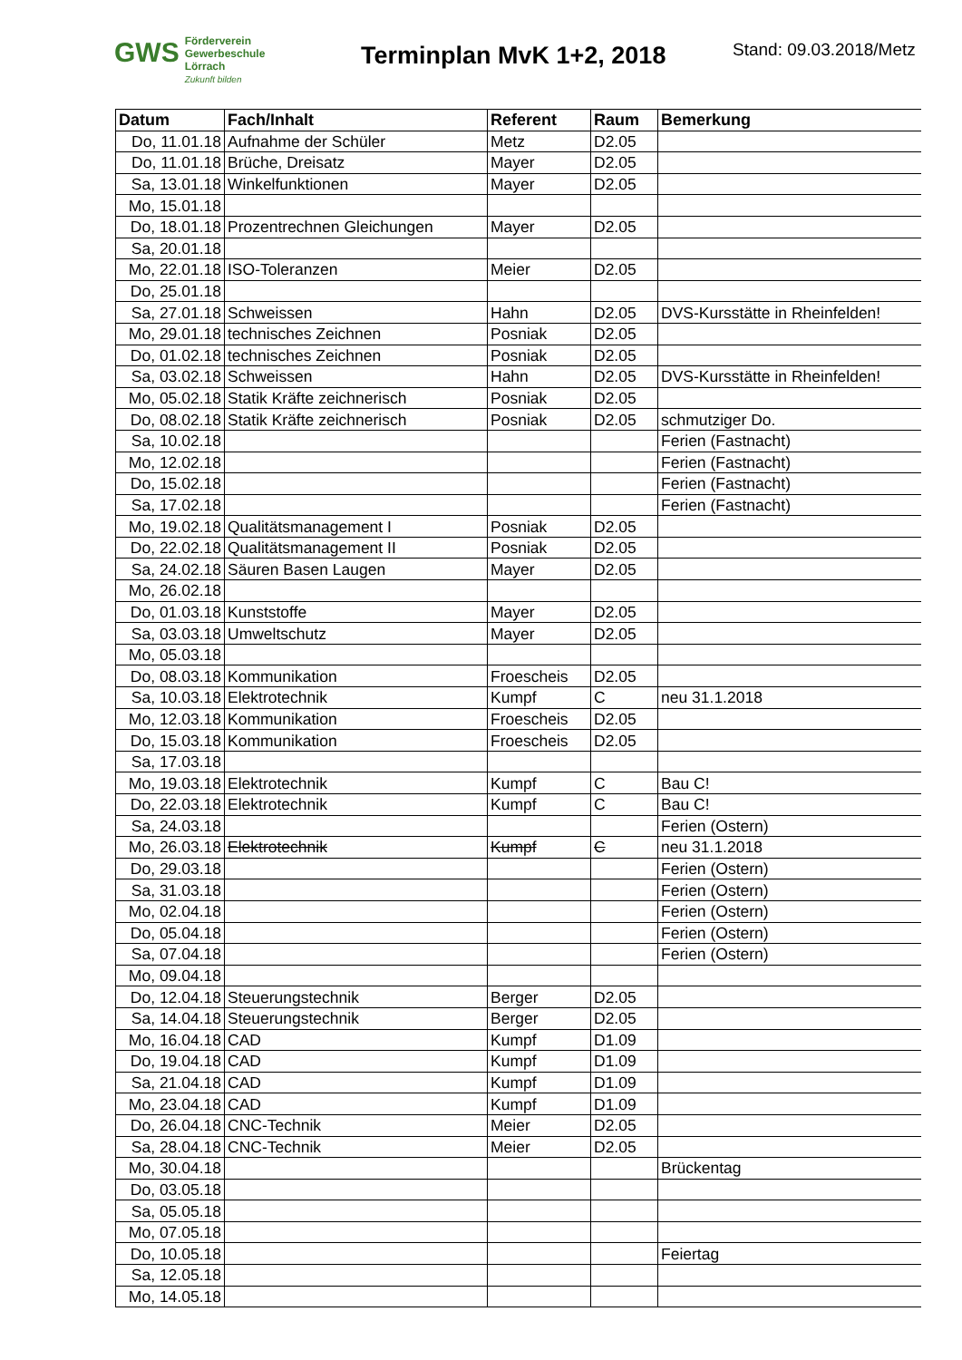GWS Förderverein
Gewerbeschule
Lörrach
Zukunft bilden
Terminplan MvK 1+2, 2018
Stand: 09.03.2018/Metz
| Datum | Fach/Inhalt | Referent | Raum | Bemerkung |
| --- | --- | --- | --- | --- |
| Do, 11.01.18 | Aufnahme der Schüler | Metz | D2.05 | |
| Do, 11.01.18 | Brüche, Dreisatz | Mayer | D2.05 | |
| Sa, 13.01.18 | Winkelfunktionen | Mayer | D2.05 | |
| Mo, 15.01.18 | | | | |
| Do, 18.01.18 | Prozentrechnen Gleichungen | Mayer | D2.05 | |
| Sa, 20.01.18 | | | | |
| Mo, 22.01.18 | ISO-Toleranzen | Meier | D2.05 | |
| Do, 25.01.18 | | | | |
| Sa, 27.01.18 | Schweissen | Hahn | D2.05 | DVS-Kursstätte in Rheinfelden! |
| Mo, 29.01.18 | technisches Zeichnen | Posniak | D2.05 | |
| Do, 01.02.18 | technisches Zeichnen | Posniak | D2.05 | |
| Sa, 03.02.18 | Schweissen | Hahn | D2.05 | DVS-Kursstätte in Rheinfelden! |
| Mo, 05.02.18 | Statik Kräfte zeichnerisch | Posniak | D2.05 | |
| Do, 08.02.18 | Statik Kräfte zeichnerisch | Posniak | D2.05 | schmutziger Do. |
| Sa, 10.02.18 | | | | Ferien (Fastnacht) |
| Mo, 12.02.18 | | | | Ferien (Fastnacht) |
| Do, 15.02.18 | | | | Ferien (Fastnacht) |
| Sa, 17.02.18 | | | | Ferien (Fastnacht) |
| Mo, 19.02.18 | Qualitätsmanagement I | Posniak | D2.05 | |
| Do, 22.02.18 | Qualitätsmanagement II | Posniak | D2.05 | |
| Sa, 24.02.18 | Säuren Basen Laugen | Mayer | D2.05 | |
| Mo, 26.02.18 | | | | |
| Do, 01.03.18 | Kunststoffe | Mayer | D2.05 | |
| Sa, 03.03.18 | Umweltschutz | Mayer | D2.05 | |
| Mo, 05.03.18 | | | | |
| Do, 08.03.18 | Kommunikation | Froescheis | D2.05 | |
| Sa, 10.03.18 | Elektrotechnik | Kumpf | C | neu 31.1.2018 |
| Mo, 12.03.18 | Kommunikation | Froescheis | D2.05 | |
| Do, 15.03.18 | Kommunikation | Froescheis | D2.05 | |
| Sa, 17.03.18 | | | | |
| Mo, 19.03.18 | Elektrotechnik | Kumpf | C | Bau C! |
| Do, 22.03.18 | Elektrotechnik | Kumpf | C | Bau C! |
| Sa, 24.03.18 | | | | Ferien (Ostern) |
| Mo, 26.03.18 | Elektrotechnik | Kumpf | C | neu 31.1.2018 |
| Do, 29.03.18 | | | | Ferien (Ostern) |
| Sa, 31.03.18 | | | | Ferien (Ostern) |
| Mo, 02.04.18 | | | | Ferien (Ostern) |
| Do, 05.04.18 | | | | Ferien (Ostern) |
| Sa, 07.04.18 | | | | Ferien (Ostern) |
| Mo, 09.04.18 | | | | |
| Do, 12.04.18 | Steuerungstechnik | Berger | D2.05 | |
| Sa, 14.04.18 | Steuerungstechnik | Berger | D2.05 | |
| Mo, 16.04.18 | CAD | Kumpf | D1.09 | |
| Do, 19.04.18 | CAD | Kumpf | D1.09 | |
| Sa, 21.04.18 | CAD | Kumpf | D1.09 | |
| Mo, 23.04.18 | CAD | Kumpf | D1.09 | |
| Do, 26.04.18 | CNC-Technik | Meier | D2.05 | |
| Sa, 28.04.18 | CNC-Technik | Meier | D2.05 | |
| Mo, 30.04.18 | | | | Brückentag |
| Do, 03.05.18 | | | | |
| Sa, 05.05.18 | | | | |
| Mo, 07.05.18 | | | | |
| Do, 10.05.18 | | | | Feiertag |
| Sa, 12.05.18 | | | | |
| Mo, 14.05.18 | | | | |